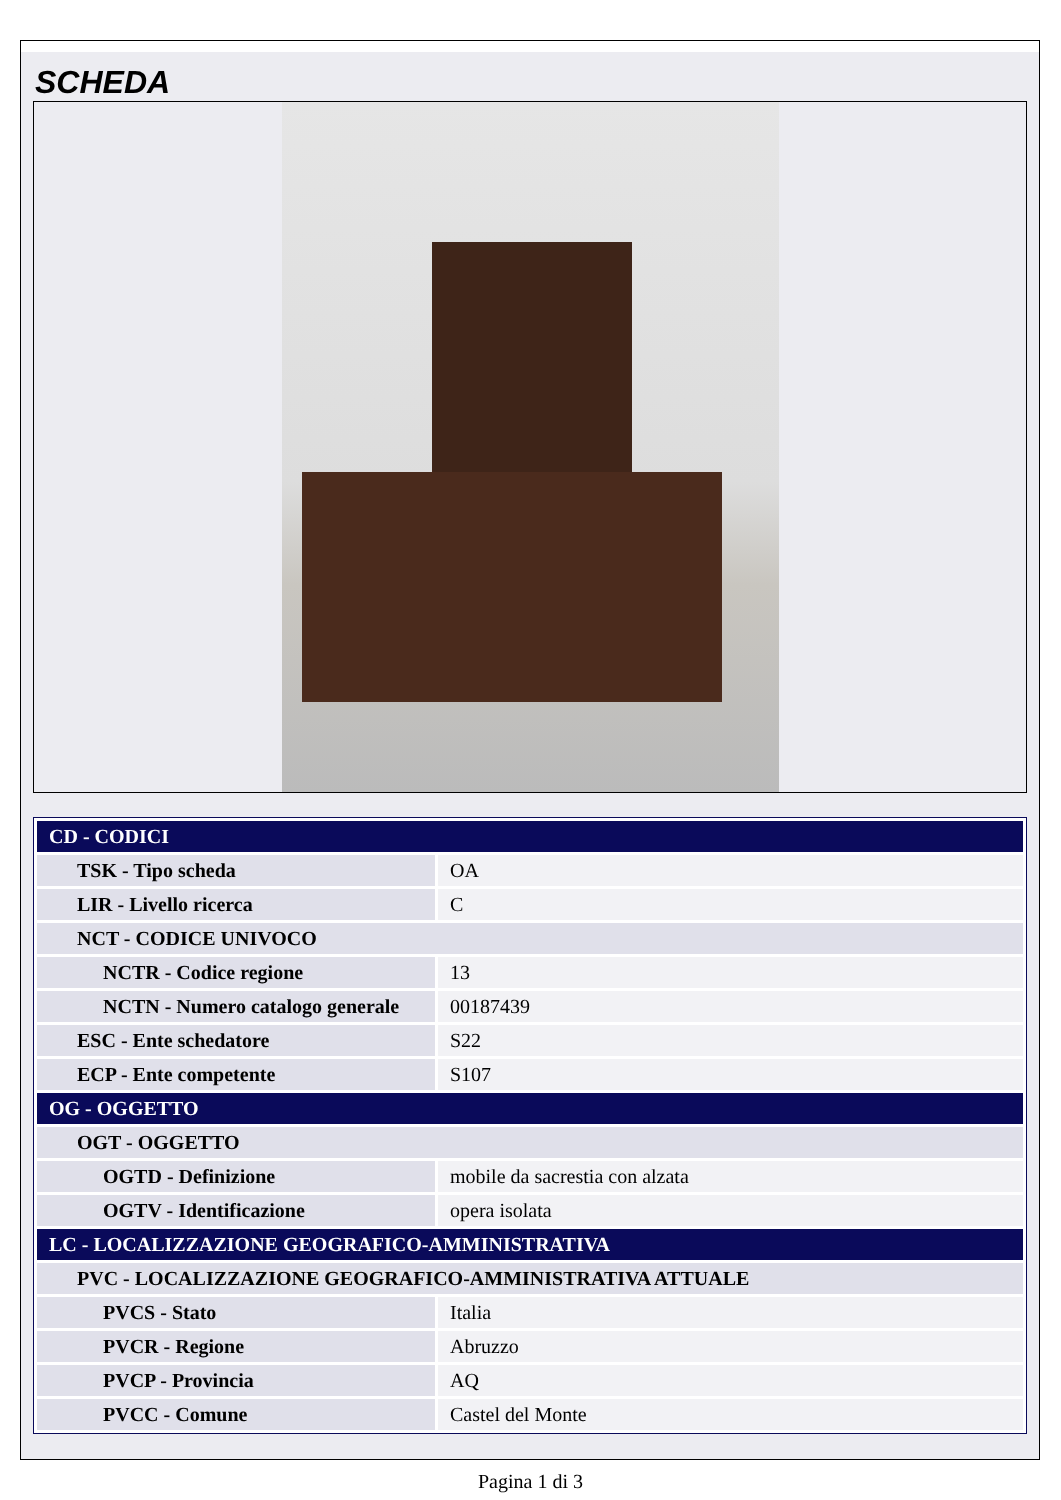SCHEDA
| CD - CODICI | |
| TSK - Tipo scheda | OA |
| LIR - Livello ricerca | C |
| NCT - CODICE UNIVOCO | |
| NCTR - Codice regione | 13 |
| NCTN - Numero catalogo generale | 00187439 |
| ESC - Ente schedatore | S22 |
| ECP - Ente competente | S107 |
| OG - OGGETTO | |
| OGT - OGGETTO | |
| OGTD - Definizione | mobile da sacrestia con alzata |
| OGTV - Identificazione | opera isolata |
| LC - LOCALIZZAZIONE GEOGRAFICO-AMMINISTRATIVA | |
| PVC - LOCALIZZAZIONE GEOGRAFICO-AMMINISTRATIVA ATTUALE | |
| PVCS - Stato | Italia |
| PVCR - Regione | Abruzzo |
| PVCP - Provincia | AQ |
| PVCC - Comune | Castel del Monte |
Pagina 1 di 3